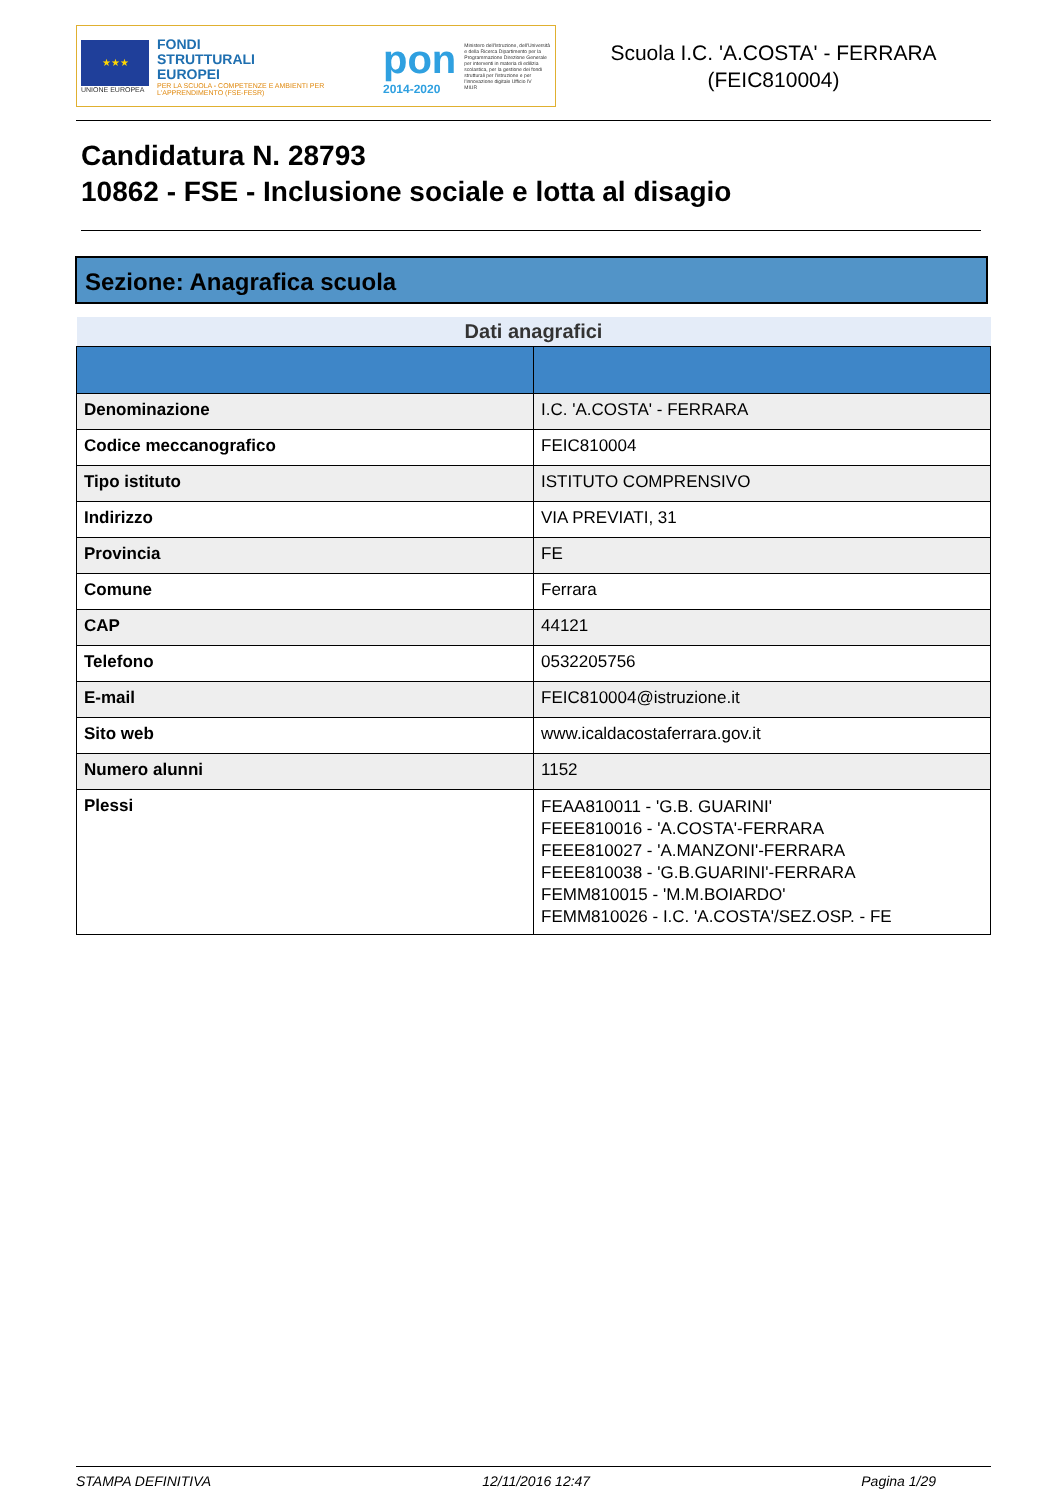★★★
UNIONE EUROPEA
FONDI
STRUTTURALI
EUROPEI
PER LA SCUOLA - COMPETENZE E AMBIENTI PER L'APPRENDIMENTO (FSE-FESR)
pon
2014-2020
Ministero dell'Istruzione, dell'Università e della Ricerca Dipartimento per la Programmazione Direzione Generale per interventi in materia di edilizia scolastica, per la gestione dei fondi strutturali per l'istruzione e per l'innovazione digitale Ufficio IV
MIUR
Scuola I.C. 'A.COSTA' - FERRARA
(FEIC810004)
Candidatura N. 28793
10862 - FSE - Inclusione sociale e lotta al disagio
Sezione: Anagrafica scuola
| Dati anagrafici | |
| --- | --- |
| Denominazione | I.C. 'A.COSTA' - FERRARA |
| Codice meccanografico | FEIC810004 |
| Tipo istituto | ISTITUTO COMPRENSIVO |
| Indirizzo | VIA PREVIATI, 31 |
| Provincia | FE |
| Comune | Ferrara |
| CAP | 44121 |
| Telefono | 0532205756 |
| E-mail | FEIC810004@istruzione.it |
| Sito web | www.icaldacostaferrara.gov.it |
| Numero alunni | 1152 |
| Plessi | FEAA810011 - 'G.B. GUARINI' FEEE810016 - 'A.COSTA'-FERRARA FEEE810027 - 'A.MANZONI'-FERRARA FEEE810038 - 'G.B.GUARINI'-FERRARA FEMM810015 - 'M.M.BOIARDO' FEMM810026 - I.C. 'A.COSTA'/SEZ.OSP. - FE |
STAMPA DEFINITIVA 12/11/2016 12:47 Pagina 1/29